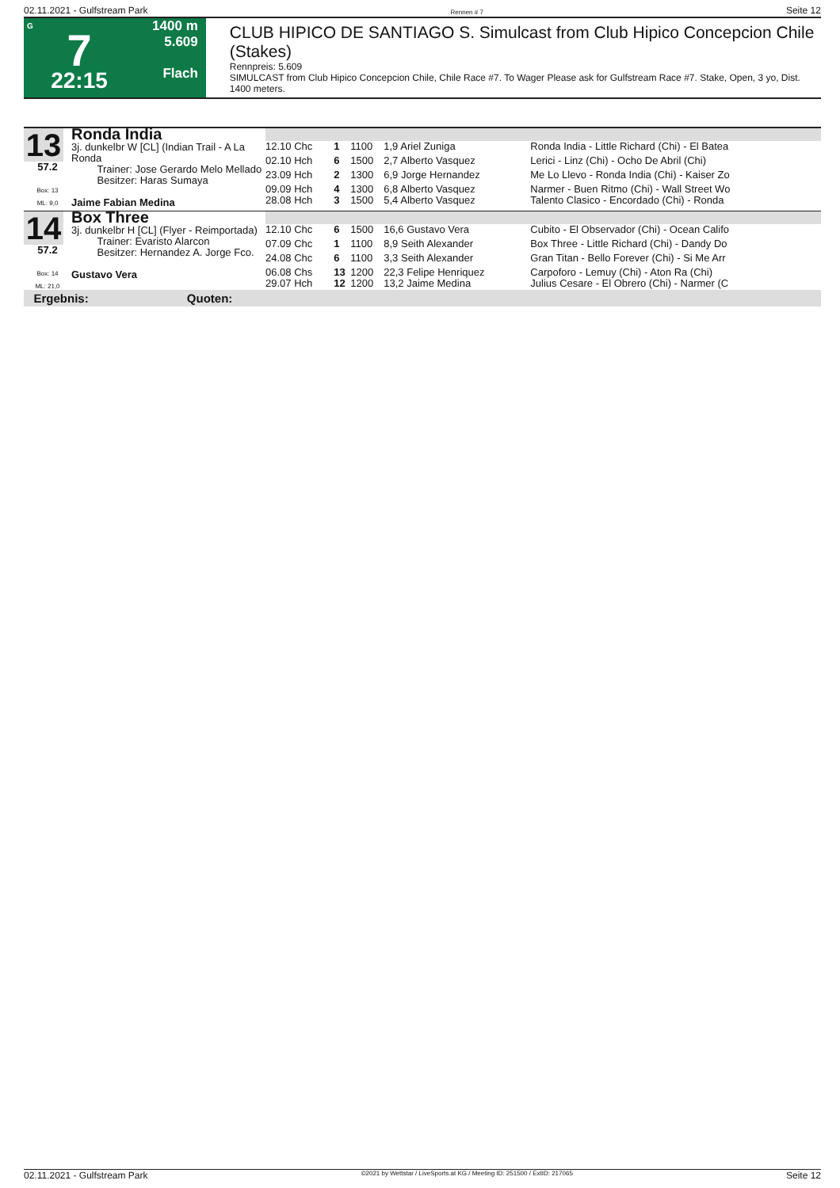02.11.2021 - Gulfstream Park Rennen # 7 Seite 12
G
7
22:15
1400 m
5.609
Flach
CLUB HIPICO DE SANTIAGO S. Simulcast from Club Hipico Concepcion Chile (Stakes)
Rennpreis: 5.609
SIMULCAST from Club Hipico Concepcion Chile, Chile Race #7. To Wager Please ask for Gulfstream Race #7. Stake, Open, 3 yo, Dist. 1400 meters.
| 13 57.2 Box: 13 ML: 9,0 | Ronda India 3j. dunkelbr W [CL] (Indian Trail - A La Ronda Trainer: Jose Gerardo Melo Mellado Besitzer: Haras Sumaya Jaime Fabian Medina | | | | | |
| | | 12.10 Chc | 1 | 1100 | 1,9 Ariel Zuniga | Ronda India - Little Richard (Chi) - El Batea |
| | | 02.10 Hch | 6 | 1500 | 2,7 Alberto Vasquez | Lerici - Linz (Chi) - Ocho De Abril (Chi) |
| | | 23.09 Hch | 2 | 1300 | 6,9 Jorge Hernandez | Me Lo Llevo - Ronda India (Chi) - Kaiser Zo |
| | | 09.09 Hch 28.08 Hch | 4 3 | 1300 1500 | 6,8 Alberto Vasquez 5,4 Alberto Vasquez | Narmer - Buen Ritmo (Chi) - Wall Street Wo Talento Clasico - Encordado (Chi) - Ronda |
| 14 57.2 Box: 14 ML: 21,0 | Box Three 3j. dunkelbr H [CL] (Flyer - Reimportada) Trainer: Evaristo Alarcon Besitzer: Hernandez A. Jorge Fco. Gustavo Vera | | | | | |
| | | 12.10 Chc | 6 | 1500 | 16,6 Gustavo Vera | Cubito - El Observador (Chi) - Ocean Califo |
| | | 07.09 Chc | 1 | 1100 | 8,9 Seith Alexander | Box Three - Little Richard (Chi) - Dandy Do |
| | | 24.08 Chc | 6 | 1100 | 3,3 Seith Alexander | Gran Titan - Bello Forever (Chi) - Si Me Arr |
| | | 06.08 Chs 29.07 Hch | 13 12 | 1200 1200 | 22,3 Felipe Henriquez 13,2 Jaime Medina | Carpoforo - Lemuy (Chi) - Aton Ra (Chi) Julius Cesare - El Obrero (Chi) - Narmer (C |
Ergebnis: Quoten:
02.11.2021 - Gulfstream Park ©2021 by Wettstar / LiveSports.at KG / Meeting ID: 251500 / ExtID: 217065 Seite 12